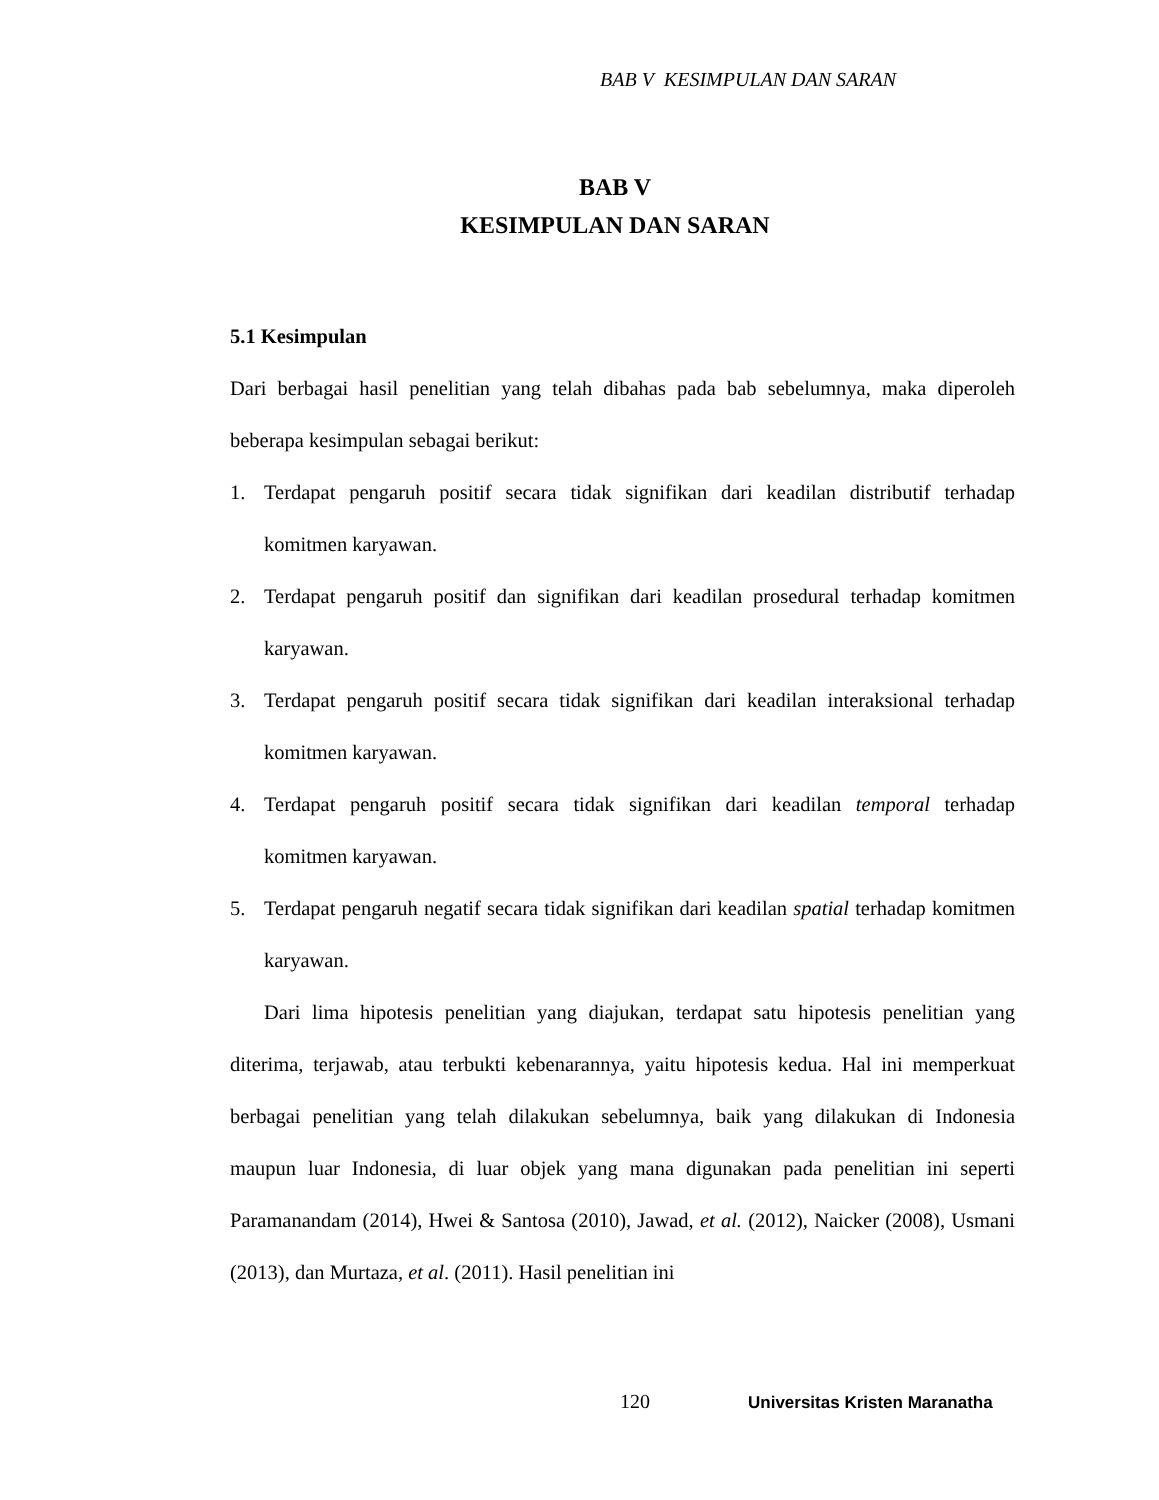BAB V KESIMPULAN DAN SARAN
BAB V
KESIMPULAN DAN SARAN
5.1 Kesimpulan
Dari berbagai hasil penelitian yang telah dibahas pada bab sebelumnya, maka diperoleh beberapa kesimpulan sebagai berikut:
1. Terdapat pengaruh positif secara tidak signifikan dari keadilan distributif terhadap komitmen karyawan.
2. Terdapat pengaruh positif dan signifikan dari keadilan prosedural terhadap komitmen karyawan.
3. Terdapat pengaruh positif secara tidak signifikan dari keadilan interaksional terhadap komitmen karyawan.
4. Terdapat pengaruh positif secara tidak signifikan dari keadilan temporal terhadap komitmen karyawan.
5. Terdapat pengaruh negatif secara tidak signifikan dari keadilan spatial terhadap komitmen karyawan.
Dari lima hipotesis penelitian yang diajukan, terdapat satu hipotesis penelitian yang diterima, terjawab, atau terbukti kebenarannya, yaitu hipotesis kedua. Hal ini memperkuat berbagai penelitian yang telah dilakukan sebelumnya, baik yang dilakukan di Indonesia maupun luar Indonesia, di luar objek yang mana digunakan pada penelitian ini seperti Paramanandam (2014), Hwei & Santosa (2010), Jawad, et al. (2012), Naicker (2008), Usmani (2013), dan Murtaza, et al. (2011). Hasil penelitian ini
120 Universitas Kristen Maranatha